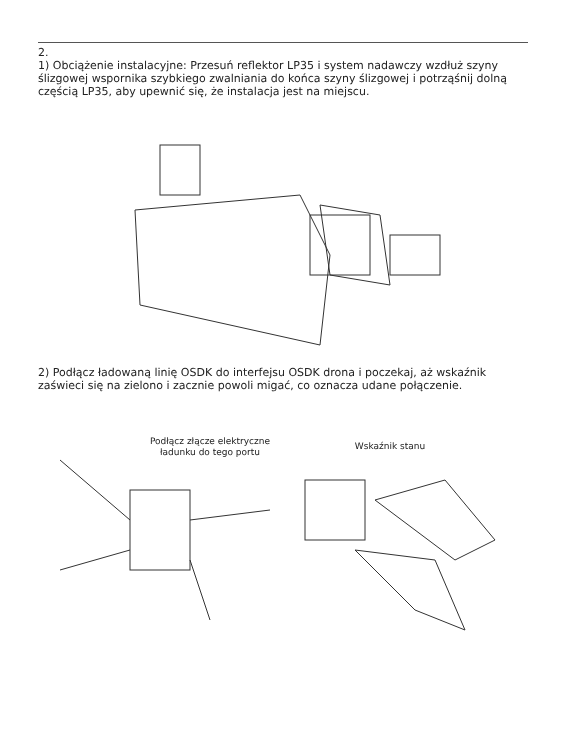2.
1) Obciążenie instalacyjne: Przesuń reflektor LP35 i system nadawczy wzdłuż szyny ślizgowej wspornika szybkiego zwalniania do końca szyny ślizgowej i potrząśnij dolną częścią LP35, aby upewnić się, że instalacja jest na miejscu.
2) Podłącz ładowaną linię OSDK do interfejsu OSDK drona i poczekaj, aż wskaźnik zaświeci się na zielono i zacznie powoli migać, co oznacza udane połączenie.
Podłącz złącze elektryczne ładunku do tego portu
Wskaźnik stanu